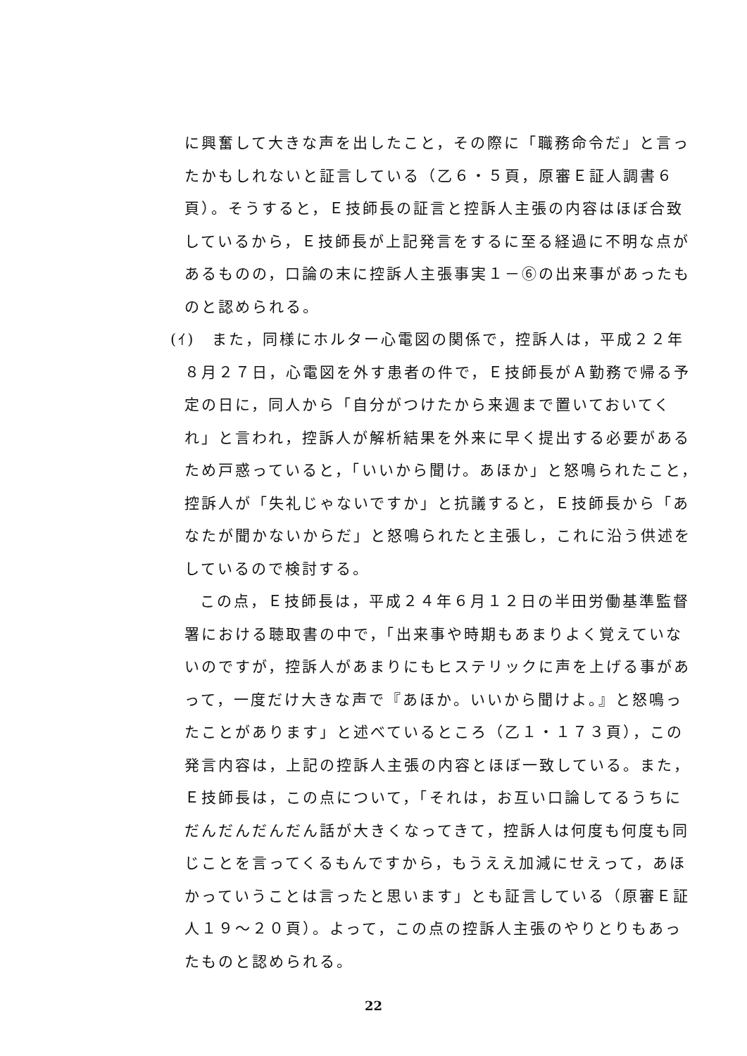に興奮して大きな声を出したこと，その際に「職務命令だ」と言ったかもしれないと証言している（乙６・５頁，原審Ｅ証人調書６頁）。そうすると，Ｅ技師長の証言と控訴人主張の内容はほぼ合致しているから，Ｅ技師長が上記発言をするに至る経過に不明な点があるものの，口論の末に控訴人主張事実１－⑥の出来事があったものと認められる。
(ｲ)　また，同様にホルター心電図の関係で，控訴人は，平成２２年
８月２７日，心電図を外す患者の件で，Ｅ技師長がＡ勤務で帰る予定の日に，同人から「自分がつけたから来週まで置いておいてくれ」と言われ，控訴人が解析結果を外来に早く提出する必要があるため戸惑っていると，「いいから聞け。あほか」と怒鳴られたこと，控訴人が「失礼じゃないですか」と抗議すると，Ｅ技師長から「あなたが聞かないからだ」と怒鳴られたと主張し，これに沿う供述をしているので検討する。
この点，Ｅ技師長は，平成２４年６月１２日の半田労働基準監督署における聴取書の中で，「出来事や時期もあまりよく覚えていないのですが，控訴人があまりにもヒステリックに声を上げる事があって，一度だけ大きな声で『あほか。いいから聞けよ。』と怒鳴ったことがあります」と述べているところ（乙１・１７３頁），この発言内容は，上記の控訴人主張の内容とほぼ一致している。また，Ｅ技師長は，この点について，「それは，お互い口論してるうちにだんだんだんだん話が大きくなってきて，控訴人は何度も何度も同じことを言ってくるもんですから，もうええ加減にせえって，あほかっていうことは言ったと思います」とも証言している（原審Ｅ証人１９～２０頁）。よって，この点の控訴人主張のやりとりもあったものと認められる。
22